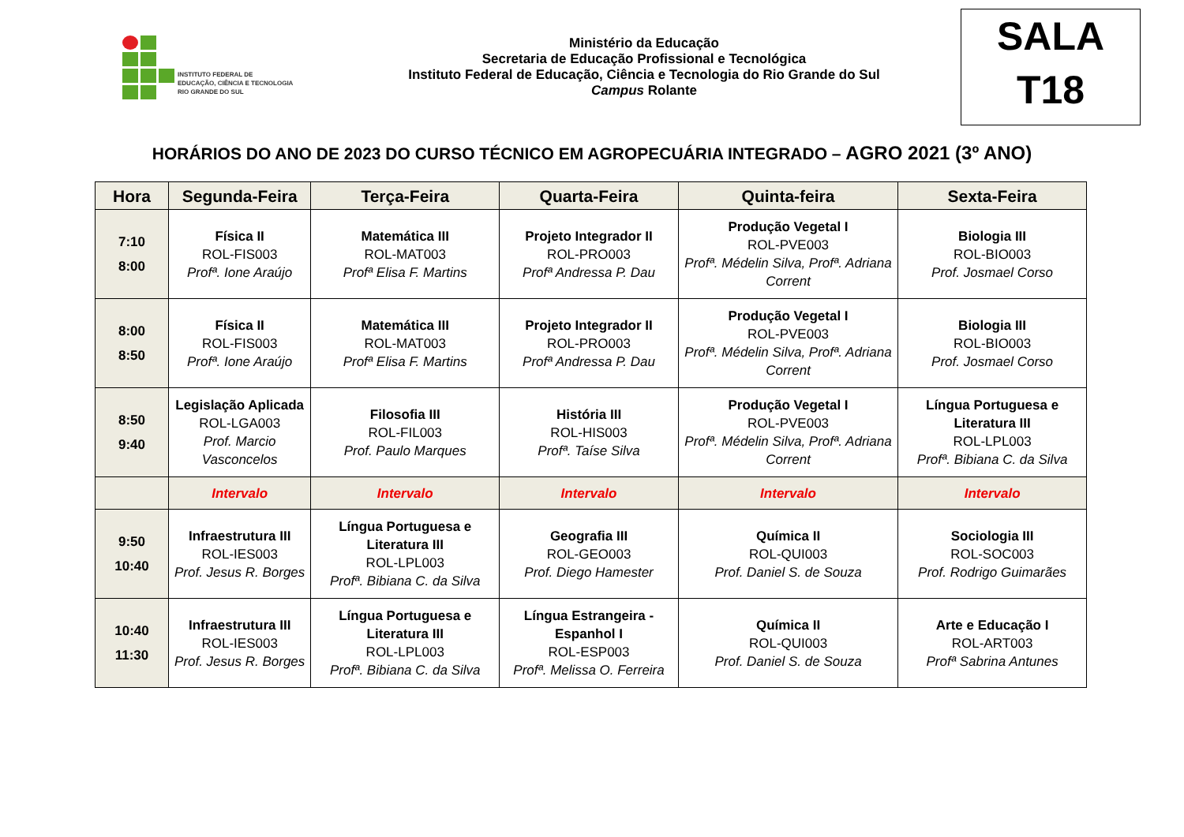INSTITUTO FEDERAL DE
EDUCAÇÃO, CIÊNCIA E TECNOLOGIA
RIO GRANDE DO SUL
Ministério da Educação
Secretaria de Educação Profissional e Tecnológica
Instituto Federal de Educação, Ciência e Tecnologia do Rio Grande do Sul
Campus Rolante
SALA
T18
HORÁRIOS DO ANO DE 2023 DO CURSO TÉCNICO EM AGROPECUÁRIA INTEGRADO – AGRO 2021 (3º ANO)
| Hora | Segunda-Feira | Terça-Feira | Quarta-Feira | Quinta-feira | Sexta-Feira |
| --- | --- | --- | --- | --- | --- |
| 7:10 8:00 | Física II ROL-FIS003 Profª. Ione Araújo | Matemática III ROL-MAT003 Profª Elisa F. Martins | Projeto Integrador II ROL-PRO003 Profª Andressa P. Dau | Produção Vegetal I ROL-PVE003 Profª. Médelin Silva, Profª. Adriana Corrent | Biologia III ROL-BIO003 Prof. Josmael Corso |
| 8:00 8:50 | Física II ROL-FIS003 Profª. Ione Araújo | Matemática III ROL-MAT003 Profª Elisa F. Martins | Projeto Integrador II ROL-PRO003 Profª Andressa P. Dau | Produção Vegetal I ROL-PVE003 Profª. Médelin Silva, Profª. Adriana Corrent | Biologia III ROL-BIO003 Prof. Josmael Corso |
| 8:50 9:40 | Legislação Aplicada ROL-LGA003 Prof. Marcio Vasconcelos | Filosofia III ROL-FIL003 Prof. Paulo Marques | História III ROL-HIS003 Profª. Taíse Silva | Produção Vegetal I ROL-PVE003 Profª. Médelin Silva, Profª. Adriana Corrent | Língua Portuguesa e Literatura III ROL-LPL003 Profª. Bibiana C. da Silva |
| | Intervalo | Intervalo | Intervalo | Intervalo | Intervalo |
| 9:50 10:40 | Infraestrutura III ROL-IES003 Prof. Jesus R. Borges | Língua Portuguesa e Literatura III ROL-LPL003 Profª. Bibiana C. da Silva | Geografia III ROL-GEO003 Prof. Diego Hamester | Química II ROL-QUI003 Prof. Daniel S. de Souza | Sociologia III ROL-SOC003 Prof. Rodrigo Guimarães |
| 10:40 11:30 | Infraestrutura III ROL-IES003 Prof. Jesus R. Borges | Língua Portuguesa e Literatura III ROL-LPL003 Profª. Bibiana C. da Silva | Língua Estrangeira - Espanhol I ROL-ESP003 Profª. Melissa O. Ferreira | Química II ROL-QUI003 Prof. Daniel S. de Souza | Arte e Educação I ROL-ART003 Profª Sabrina Antunes |